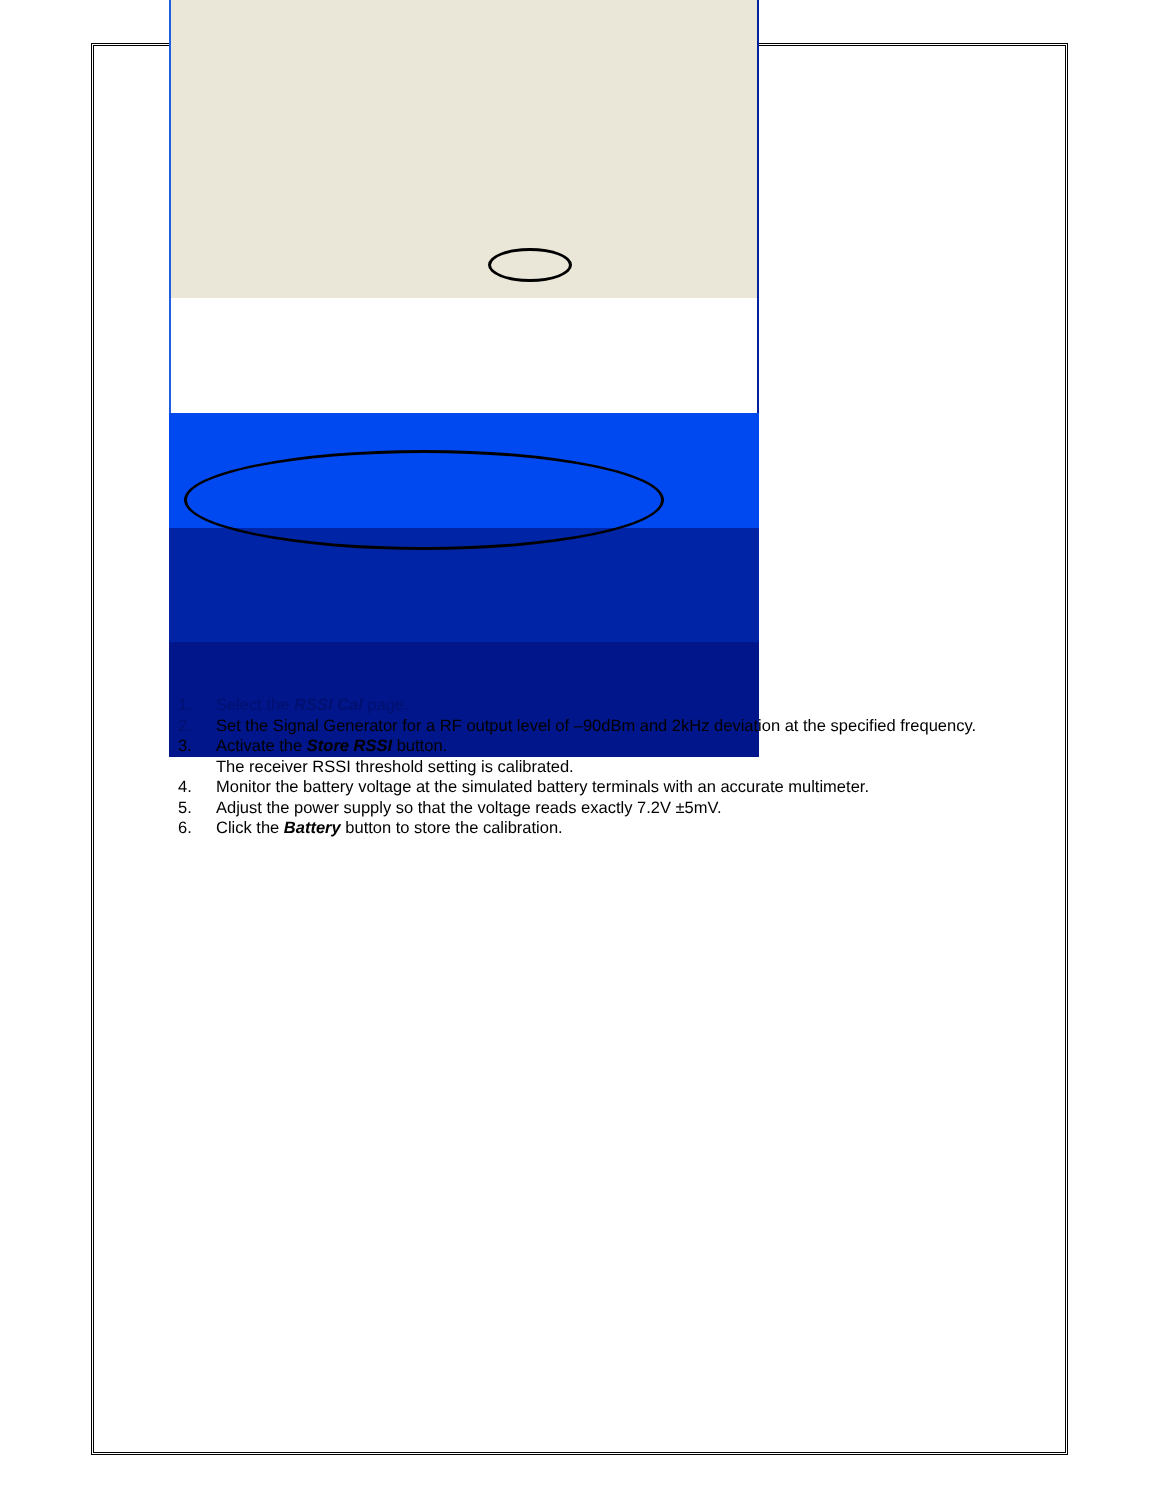1. Select the RSSI Cal page.
2. Set the Signal Generator for a RF output level of –90dBm and 2kHz deviation at the specified frequency.
3. Activate the Store RSSI button.
The receiver RSSI threshold setting is calibrated.
4. Monitor the battery voltage at the simulated battery terminals with an accurate multimeter.
5. Adjust the power supply so that the voltage reads exactly 7.2V ±5mV.
6. Click the Battery button to store the calibration.